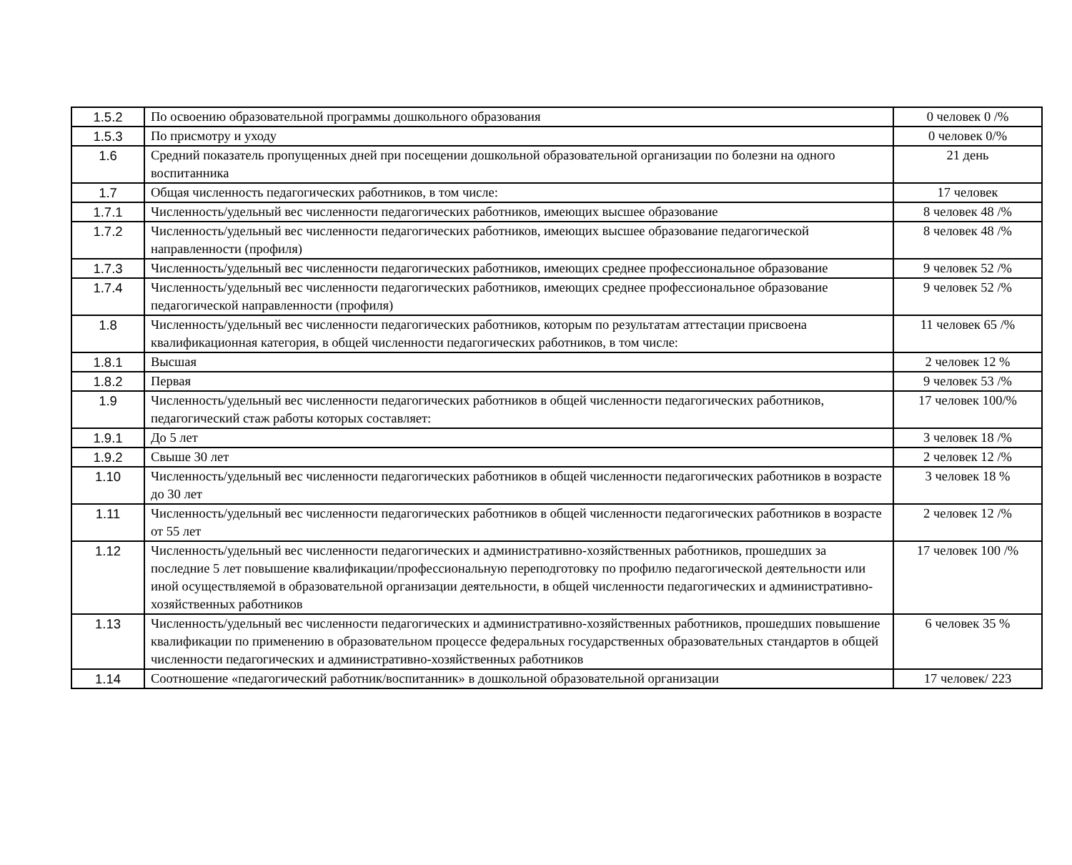| 1.5.2 | По освоению образовательной программы дошкольного образования | 0 человек 0 /% |
| 1.5.3 | По присмотру и уходу | 0 человек 0/% |
| 1.6 | Средний показатель пропущенных дней при посещении дошкольной образовательной организации по болезни на одного воспитанника | 21 день |
| 1.7 | Общая численность педагогических работников, в том числе: | 17 человек |
| 1.7.1 | Численность/удельный вес численности педагогических работников, имеющих высшее образование | 8 человек 48 /% |
| 1.7.2 | Численность/удельный вес численности педагогических работников, имеющих высшее образование педагогической направленности (профиля) | 8 человек 48 /% |
| 1.7.3 | Численность/удельный вес численности педагогических работников, имеющих среднее профессиональное образование | 9 человек 52 /% |
| 1.7.4 | Численность/удельный вес численности педагогических работников, имеющих среднее профессиональное образование педагогической направленности (профиля) | 9 человек 52 /% |
| 1.8 | Численность/удельный вес численности педагогических работников, которым по результатам аттестации присвоена квалификационная категория, в общей численности педагогических работников, в том числе: | 11 человек 65 /% |
| 1.8.1 | Высшая | 2 человек 12 % |
| 1.8.2 | Первая | 9 человек 53 /% |
| 1.9 | Численность/удельный вес численности педагогических работников в общей численности педагогических работников, педагогический стаж работы которых составляет: | 17 человек 100/% |
| 1.9.1 | До 5 лет | 3 человек 18 /% |
| 1.9.2 | Свыше 30 лет | 2 человек 12 /% |
| 1.10 | Численность/удельный вес численности педагогических работников в общей численности педагогических работников в возрасте до 30 лет | 3 человек 18 % |
| 1.11 | Численность/удельный вес численности педагогических работников в общей численности педагогических работников в возрасте от 55 лет | 2 человек 12 /% |
| 1.12 | Численность/удельный вес численности педагогических и административно-хозяйственных работников, прошедших за последние 5 лет повышение квалификации/профессиональную переподготовку по профилю педагогической деятельности или иной осуществляемой в образовательной организации деятельности, в общей численности педагогических и административно-хозяйственных работников | 17 человек 100 /% |
| 1.13 | Численность/удельный вес численности педагогических и административно-хозяйственных работников, прошедших повышение квалификации по применению в образовательном процессе федеральных государственных образовательных стандартов в общей численности педагогических и административно-хозяйственных работников | 6 человек 35 % |
| 1.14 | Соотношение «педагогический работник/воспитанник» в дошкольной образовательной организации | 17 человек/ 223 |